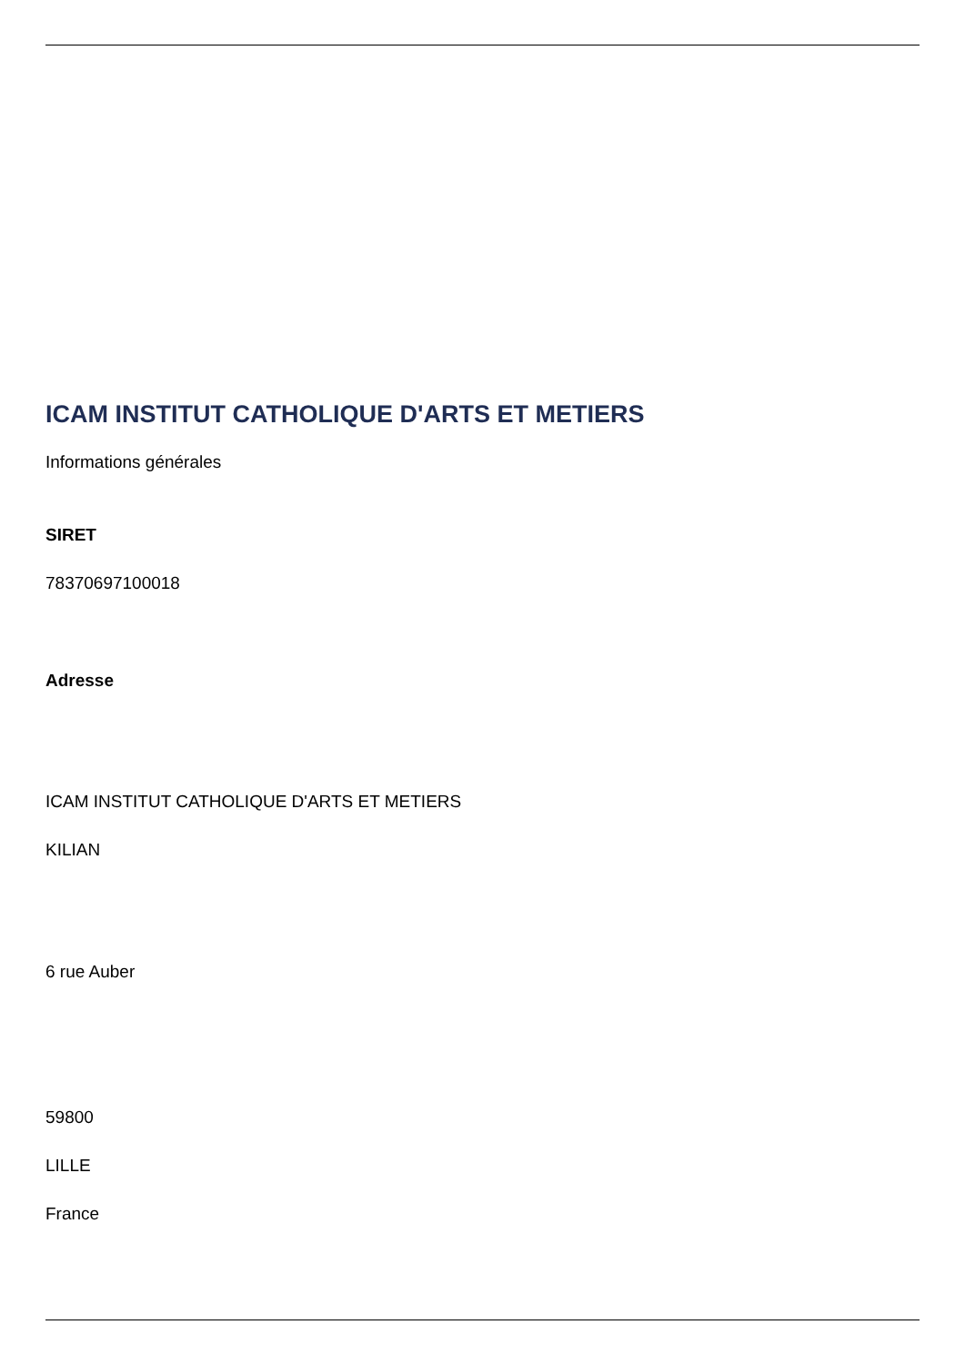ICAM INSTITUT CATHOLIQUE D'ARTS ET METIERS
Informations générales
SIRET
78370697100018
Adresse
ICAM INSTITUT CATHOLIQUE D'ARTS ET METIERS
KILIAN
6 rue Auber
59800
LILLE
France